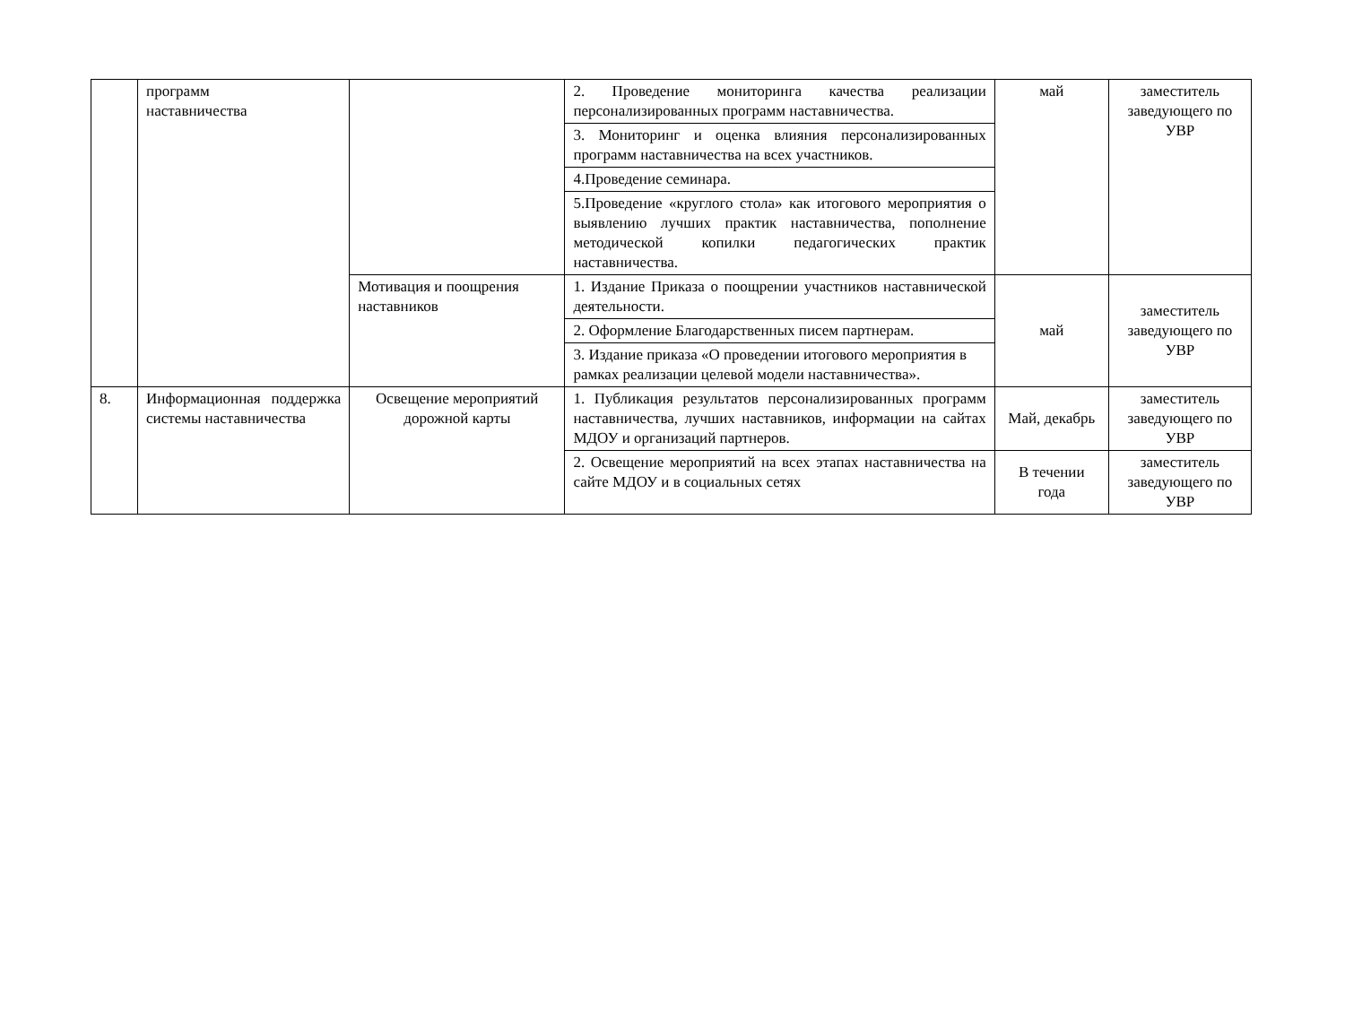| | программ наставничества | | 2. Проведение мониторинга качества реализации персонализированных программ наставничества. | май | заместитель заведующего по УВР |
| | | | 3. Мониторинг и оценка влияния персонализированных программ наставничества на всех участников. | | |
| | | | 4.Проведение семинара. | | |
| | | | 5.Проведение «круглого стола» как итогового мероприятия о выявлению лучших практик наставничества, пополнение методической копилки педагогических практик наставничества. | | |
| | | Мотивация и поощрения наставников | 1. Издание Приказа о поощрении участников наставнической деятельности. | май | заместитель заведующего по УВР |
| | | | 2. Оформление Благодарственных писем партнерам. | | |
| | | | 3. Издание приказа «О проведении итогового мероприятия в рамках реализации целевой модели наставничества». | | |
| 8. | Информационная поддержка системы наставничества | Освещение мероприятий дорожной карты | 1. Публикация результатов персонализированных программ наставничества, лучших наставников, информации на сайтах МДОУ и организаций партнеров. | Май, декабрь | заместитель заведующего по УВР |
| | | | 2. Освещение мероприятий на всех этапах наставничества на сайте МДОУ и в социальных сетях | В течении года | заместитель заведующего по УВР |